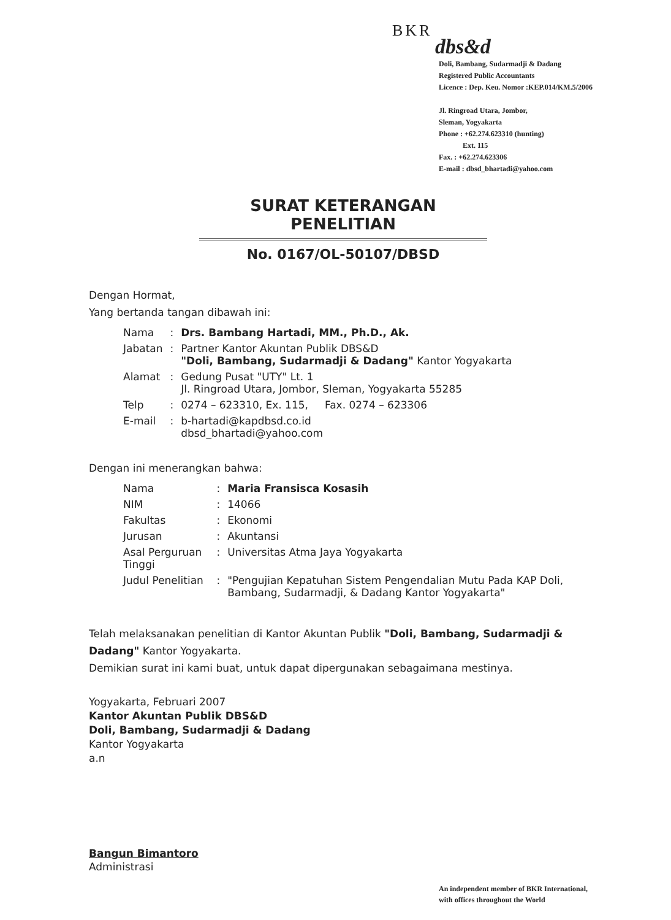BKR
dbs&d
Doli, Bambang, Sudarmadji & Dadang
Registered Public Accountants
Licence : Dep. Keu. Nomor :KEP.014/KM.5/2006
Jl. Ringroad Utara, Jombor,
Sleman, Yogyakarta
Phone : +62.274.623310 (hunting)
Ext. 115
Fax. : +62.274.623306
E-mail : dbsd_bhartadi@yahoo.com
SURAT KETERANGAN PENELITIAN
No. 0167/OL-50107/DBSD
Dengan Hormat,
Yang bertanda tangan dibawah ini:
| Nama | : | Drs. Bambang Hartadi, MM., Ph.D., Ak. |
| Jabatan | : | Partner Kantor Akuntan Publik DBS&D "Doli, Bambang, Sudarmadji & Dadang" Kantor Yogyakarta |
| Alamat | : | Gedung Pusat "UTY" Lt. 1 Jl. Ringroad Utara, Jombor, Sleman, Yogyakarta 55285 |
| Telp | : | 0274 – 623310, Ex. 115, Fax. 0274 – 623306 |
| E-mail | : | b-hartadi@kapdbsd.co.id dbsd_bhartadi@yahoo.com |
Dengan ini menerangkan bahwa:
| Nama | : | Maria Fransisca Kosasih |
| NIM | : | 14066 |
| Fakultas | : | Ekonomi |
| Jurusan | : | Akuntansi |
| Asal Perguruan Tinggi | : | Universitas Atma Jaya Yogyakarta |
| Judul Penelitian | : | "Pengujian Kepatuhan Sistem Pengendalian Mutu Pada KAP Doli, Bambang, Sudarmadji, & Dadang Kantor Yogyakarta" |
Telah melaksanakan penelitian di Kantor Akuntan Publik "Doli, Bambang, Sudarmadji & Dadang" Kantor Yogyakarta.
Demikian surat ini kami buat, untuk dapat dipergunakan sebagaimana mestinya.
Yogyakarta, Februari 2007
Kantor Akuntan Publik DBS&D
Doli, Bambang, Sudarmadji & Dadang
Kantor Yogyakarta
a.n
Bangun Bimantoro
Administrasi
An independent member of BKR International,
with offices throughout the World